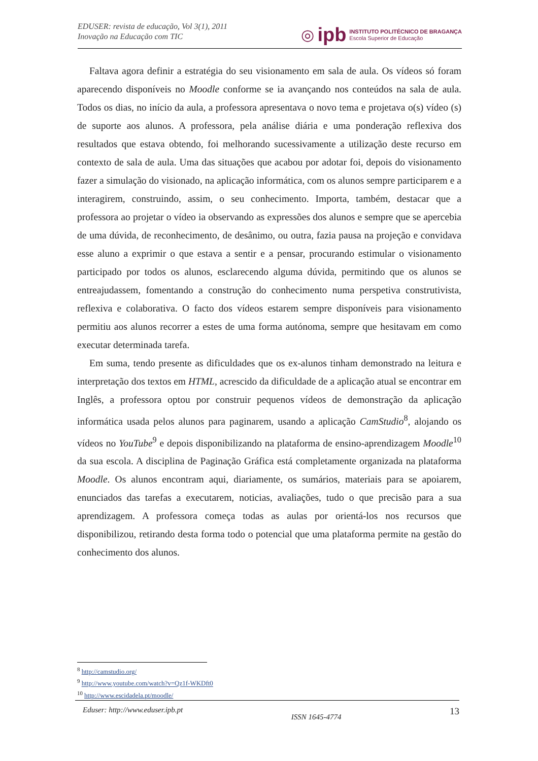EDUSER: revista de educação, Vol 3(1), 2011
Inovação na Educação com TIC
◎ ipb INSTITUTO POLITÉCNICO DE BRAGANÇA
Escola Superior de Educação
Faltava agora definir a estratégia do seu visionamento em sala de aula. Os vídeos só foram aparecendo disponíveis no Moodle conforme se ia avançando nos conteúdos na sala de aula. Todos os dias, no início da aula, a professora apresentava o novo tema e projetava o(s) vídeo (s) de suporte aos alunos. A professora, pela análise diária e uma ponderação reflexiva dos resultados que estava obtendo, foi melhorando sucessivamente a utilização deste recurso em contexto de sala de aula. Uma das situações que acabou por adotar foi, depois do visionamento fazer a simulação do visionado, na aplicação informática, com os alunos sempre participarem e a interagirem, construindo, assim, o seu conhecimento. Importa, também, destacar que a professora ao projetar o vídeo ia observando as expressões dos alunos e sempre que se apercebia de uma dúvida, de reconhecimento, de desânimo, ou outra, fazia pausa na projeção e convidava esse aluno a exprimir o que estava a sentir e a pensar, procurando estimular o visionamento participado por todos os alunos, esclarecendo alguma dúvida, permitindo que os alunos se entreajudassem, fomentando a construção do conhecimento numa perspetiva construtivista, reflexiva e colaborativa. O facto dos vídeos estarem sempre disponíveis para visionamento permitiu aos alunos recorrer a estes de uma forma autónoma, sempre que hesitavam em como executar determinada tarefa.
Em suma, tendo presente as dificuldades que os ex-alunos tinham demonstrado na leitura e interpretação dos textos em HTML, acrescido da dificuldade de a aplicação atual se encontrar em Inglês, a professora optou por construir pequenos vídeos de demonstração da aplicação informática usada pelos alunos para paginarem, usando a aplicação CamStudio<sup>8</sup>, alojando os vídeos no YouTube<sup>9</sup> e depois disponibilizando na plataforma de ensino-aprendizagem Moodle<sup>10</sup> da sua escola. A disciplina de Paginação Gráfica está completamente organizada na plataforma Moodle. Os alunos encontram aqui, diariamente, os sumários, materiais para se apoiarem, enunciados das tarefas a executarem, noticias, avaliações, tudo o que precisão para a sua aprendizagem. A professora começa todas as aulas por orientá-los nos recursos que disponibilizou, retirando desta forma todo o potencial que uma plataforma permite na gestão do conhecimento dos alunos.
<sup>8</sup> http://camstudio.org/
<sup>9</sup> http://www.youtube.com/watch?v=Qz1f-WKDft0
<sup>10</sup> http://www.escidadela.pt/moodle/
Eduser: http://www.eduser.ipb.pt ISSN 1645-4774 13